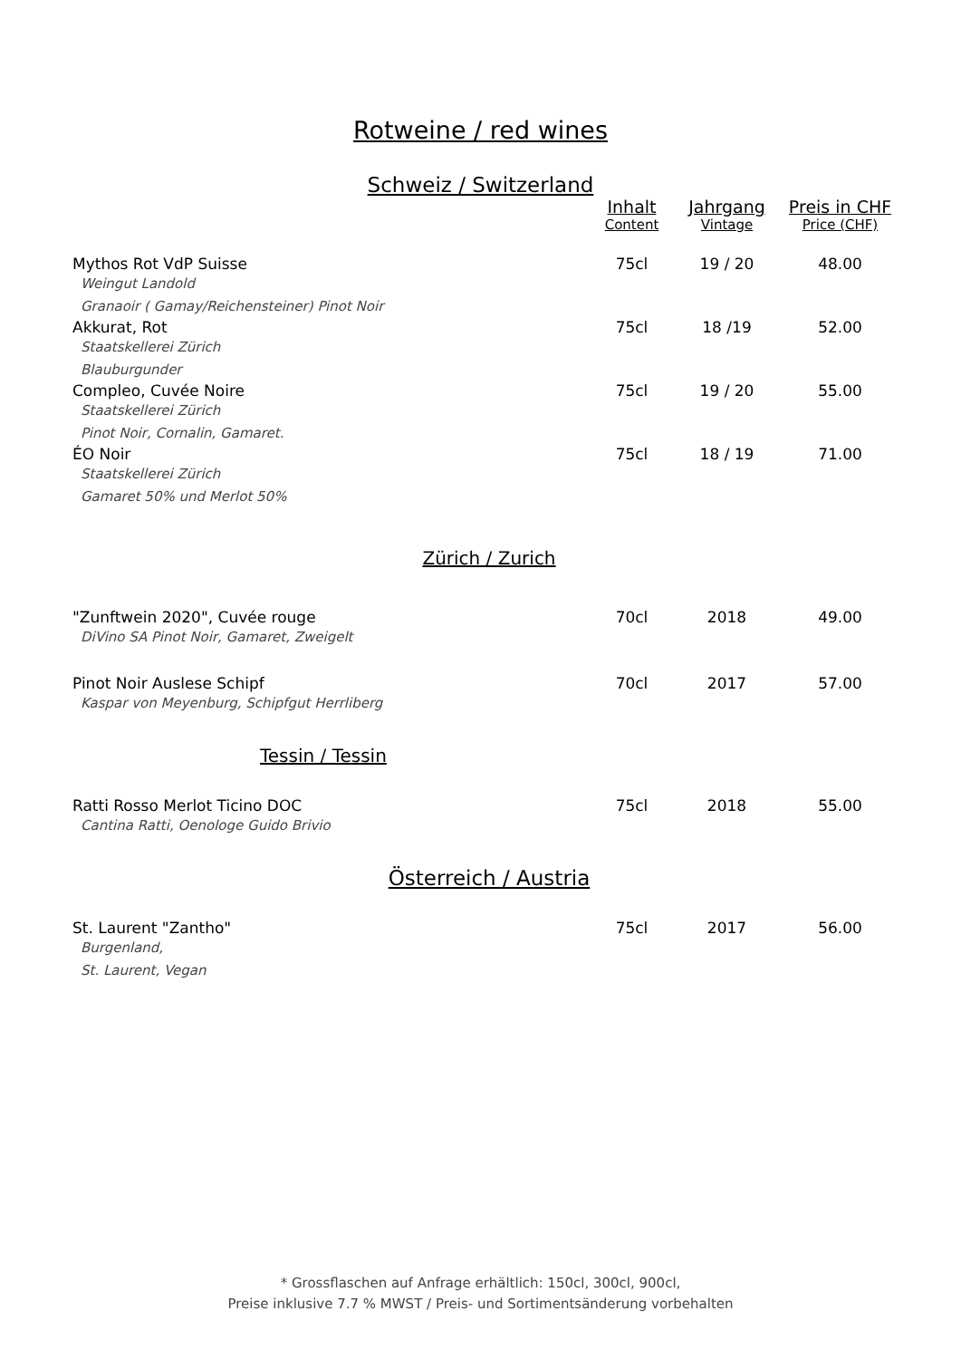Rotweine / red wines
Schweiz / Switzerland
| | Inhalt | Jahrgang | Preis in CHF |
| --- | --- | --- | --- |
| | Content | Vintage | Price (CHF) |
| Mythos Rot VdP Suisse | 75cl | 19 / 20 | 48.00 |
| Weingut Landold Granaoir ( Gamay/Reichensteiner) Pinot Noir | | | |
| Akkurat, Rot | 75cl | 18 /19 | 52.00 |
| Staatskellerei Zürich Blauburgunder | | | |
| Compleo, Cuvée Noire | 75cl | 19 / 20 | 55.00 |
| Staatskellerei Zürich Pinot Noir, Cornalin, Gamaret. | | | |
| ÉO Noir | 75cl | 18 / 19 | 71.00 |
| Staatskellerei Zürich Gamaret 50% und Merlot 50% | | | |
| Zürich / Zurich | | | |
| "Zunftwein 2020", Cuvée rouge | 70cl | 2018 | 49.00 |
| DiVino SA Pinot Noir, Gamaret, Zweigelt | | | |
| Pinot Noir Auslese Schipf | 70cl | 2017 | 57.00 |
| Kaspar von Meyenburg, Schipfgut Herrliberg | | | |
| Tessin / Tessin | | | |
| Ratti Rosso Merlot Ticino DOC | 75cl | 2018 | 55.00 |
| Cantina Ratti, Oenologe Guido Brivio | | | |
| Österreich / Austria | | | |
| St. Laurent "Zantho" | 75cl | 2017 | 56.00 |
| Burgenland, St. Laurent, Vegan | | | |
* Grossflaschen auf Anfrage erhältlich: 150cl, 300cl, 900cl,
Preise inklusive 7.7 % MWST / Preis- und Sortimentsänderung vorbehalten